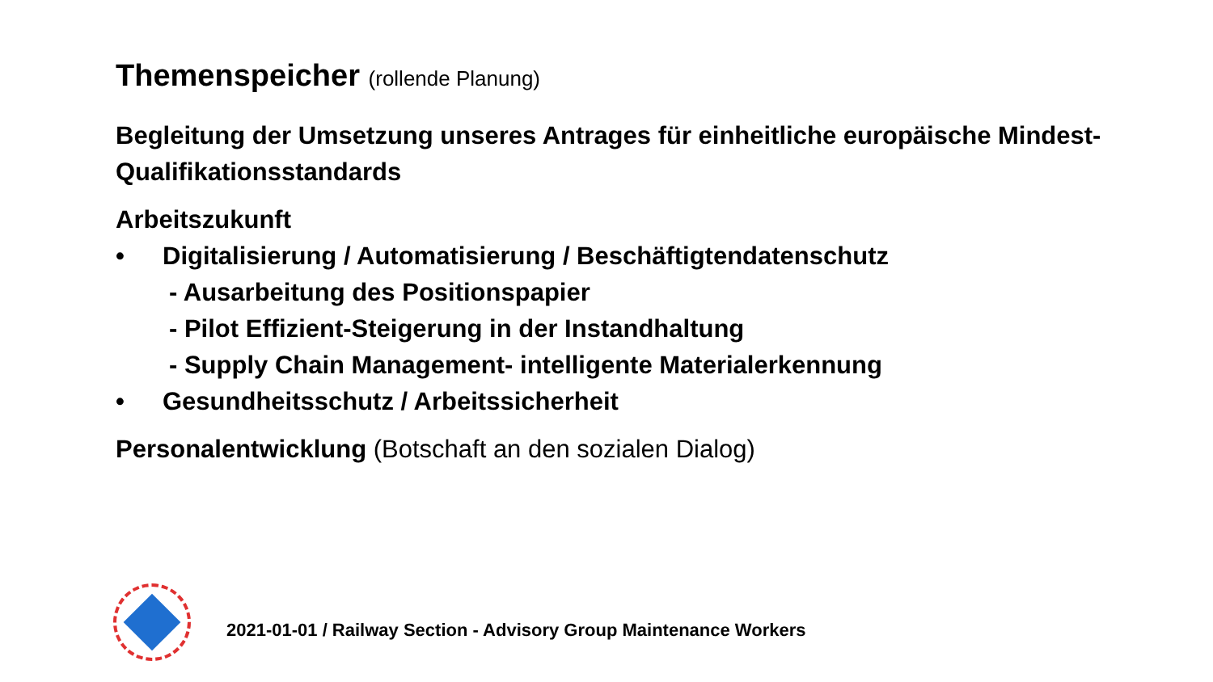Themenspeicher (rollende Planung)
Begleitung der Umsetzung unseres Antrages für einheitliche europäische Mindest-Qualifikationsstandards
Arbeitszukunft
• Digitalisierung / Automatisierung / Beschäftigtendatenschutz
- Ausarbeitung des Positionspapier
- Pilot Effizient-Steigerung in der Instandhaltung
- Supply Chain Management- intelligente Materialerkennung
• Gesundheitsschutz / Arbeitssicherheit
Personalentwicklung (Botschaft an den sozialen Dialog)
2021-01-01 / Railway Section - Advisory Group Maintenance Workers